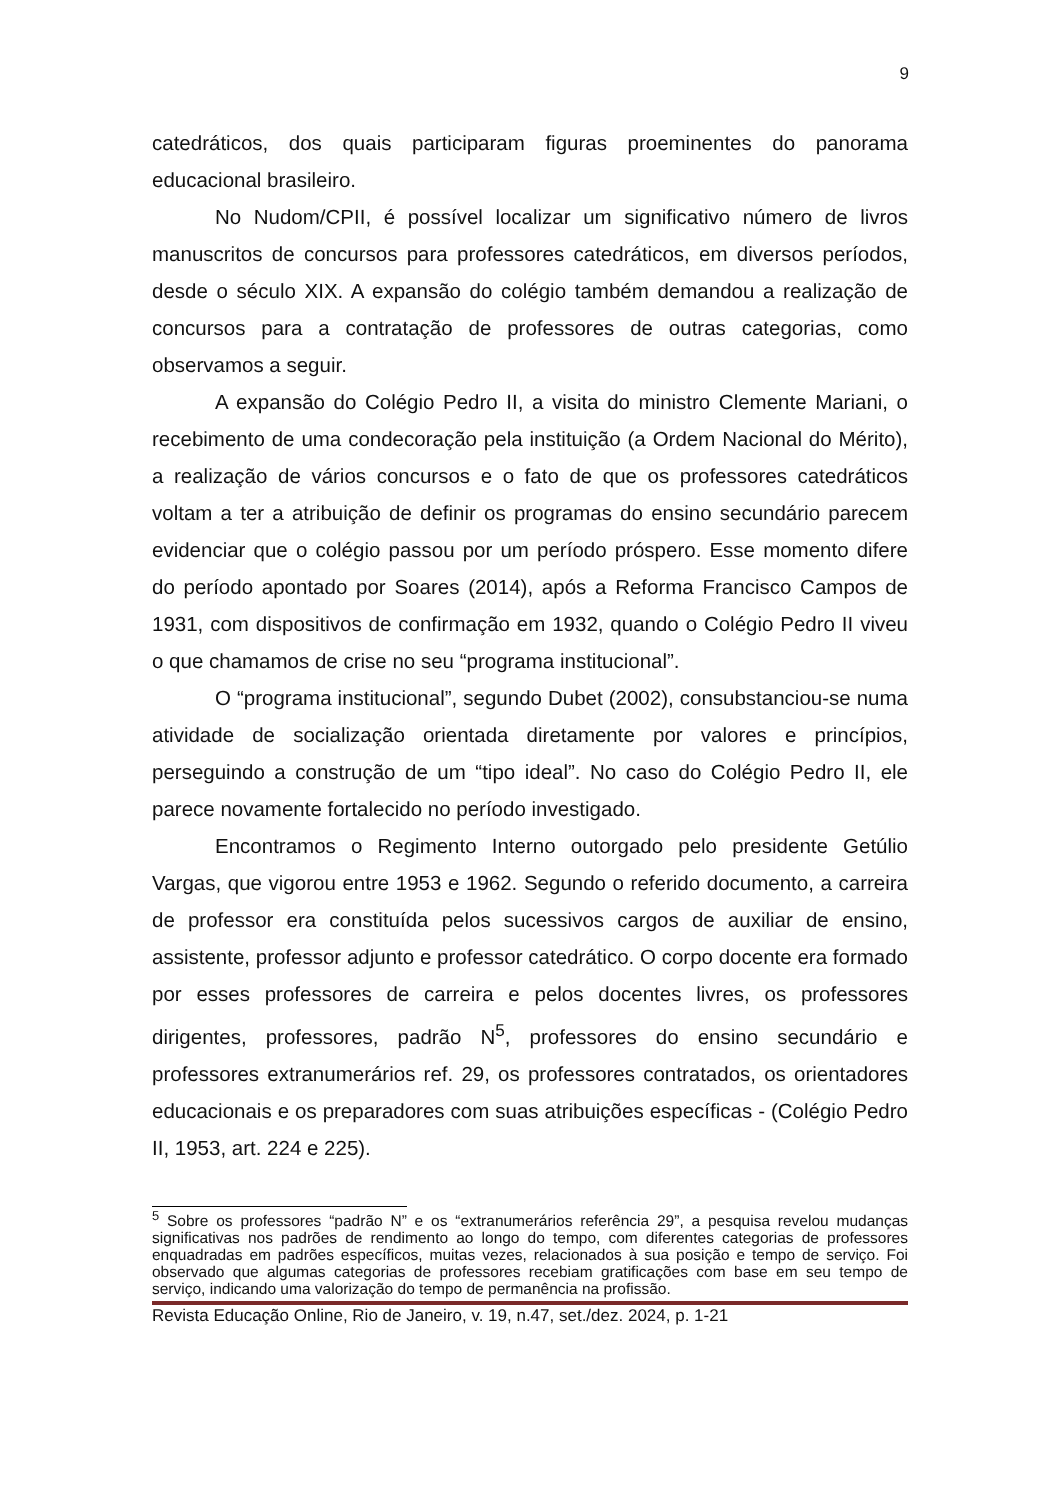9
catedráticos, dos quais participaram figuras proeminentes do panorama educacional brasileiro.
No Nudom/CPII, é possível localizar um significativo número de livros manuscritos de concursos para professores catedráticos, em diversos períodos, desde o século XIX. A expansão do colégio também demandou a realização de concursos para a contratação de professores de outras categorias, como observamos a seguir.
A expansão do Colégio Pedro II, a visita do ministro Clemente Mariani, o recebimento de uma condecoração pela instituição (a Ordem Nacional do Mérito), a realização de vários concursos e o fato de que os professores catedráticos voltam a ter a atribuição de definir os programas do ensino secundário parecem evidenciar que o colégio passou por um período próspero. Esse momento difere do período apontado por Soares (2014), após a Reforma Francisco Campos de 1931, com dispositivos de confirmação em 1932, quando o Colégio Pedro II viveu o que chamamos de crise no seu “programa institucional”.
O “programa institucional”, segundo Dubet (2002), consubstanciou-se numa atividade de socialização orientada diretamente por valores e princípios, perseguindo a construção de um “tipo ideal”. No caso do Colégio Pedro II, ele parece novamente fortalecido no período investigado.
Encontramos o Regimento Interno outorgado pelo presidente Getúlio Vargas, que vigorou entre 1953 e 1962. Segundo o referido documento, a carreira de professor era constituída pelos sucessivos cargos de auxiliar de ensino, assistente, professor adjunto e professor catedrático. O corpo docente era formado por esses professores de carreira e pelos docentes livres, os professores dirigentes, professores, padrão N<sup>5</sup>, professores do ensino secundário e professores extranumerários ref. 29, os professores contratados, os orientadores educacionais e os preparadores com suas atribuições específicas - (Colégio Pedro II, 1953, art. 224 e 225).
<sup>5</sup> Sobre os professores “padrão N” e os “extranumerários referência 29”, a pesquisa revelou mudanças significativas nos padrões de rendimento ao longo do tempo, com diferentes categorias de professores enquadradas em padrões específicos, muitas vezes, relacionados à sua posição e tempo de serviço. Foi observado que algumas categorias de professores recebiam gratificações com base em seu tempo de serviço, indicando uma valorização do tempo de permanência na profissão.
Revista Educação Online, Rio de Janeiro, v. 19, n.47, set./dez. 2024, p. 1-21